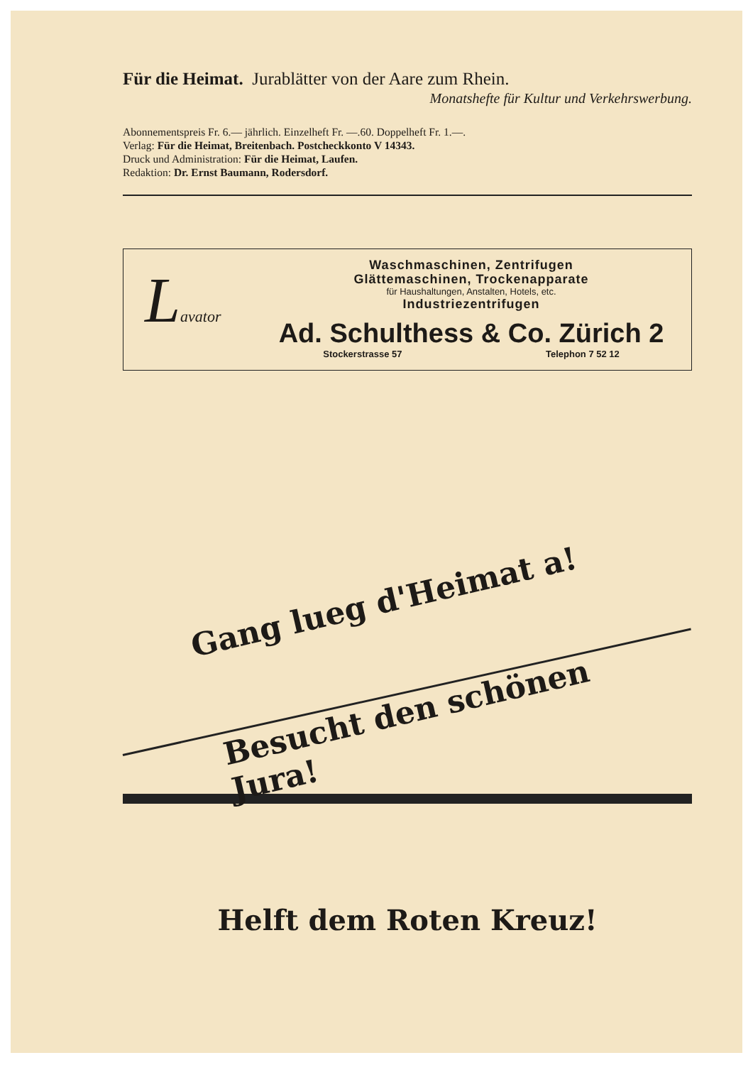Für die Heimat. Jurablätter von der Aare zum Rhein.
Monatshefte für Kultur und Verkehrswerbung.
Abonnementspreis Fr. 6.— jährlich. Einzelheft Fr. —.60. Doppelheft Fr. 1.—.
Verlag: Für die Heimat, Breitenbach. Postcheckkonto V 14343.
Druck und Administration: Für die Heimat, Laufen.
Redaktion: Dr. Ernst Baumann, Rodersdorf.
Lavator
Waschmaschinen, Zentrifugen
Glättemaschinen, Trockenapparate
für Haushaltungen, Anstalten, Hotels, etc.
Industriezentrifugen
Ad. Schulthess & Co. Zürich 2
Stockerstrasse 57 Telephon 7 52 12
Gang lueg d'Heimat a!
Besucht den schönen Jura!
Helft dem Roten Kreuz!